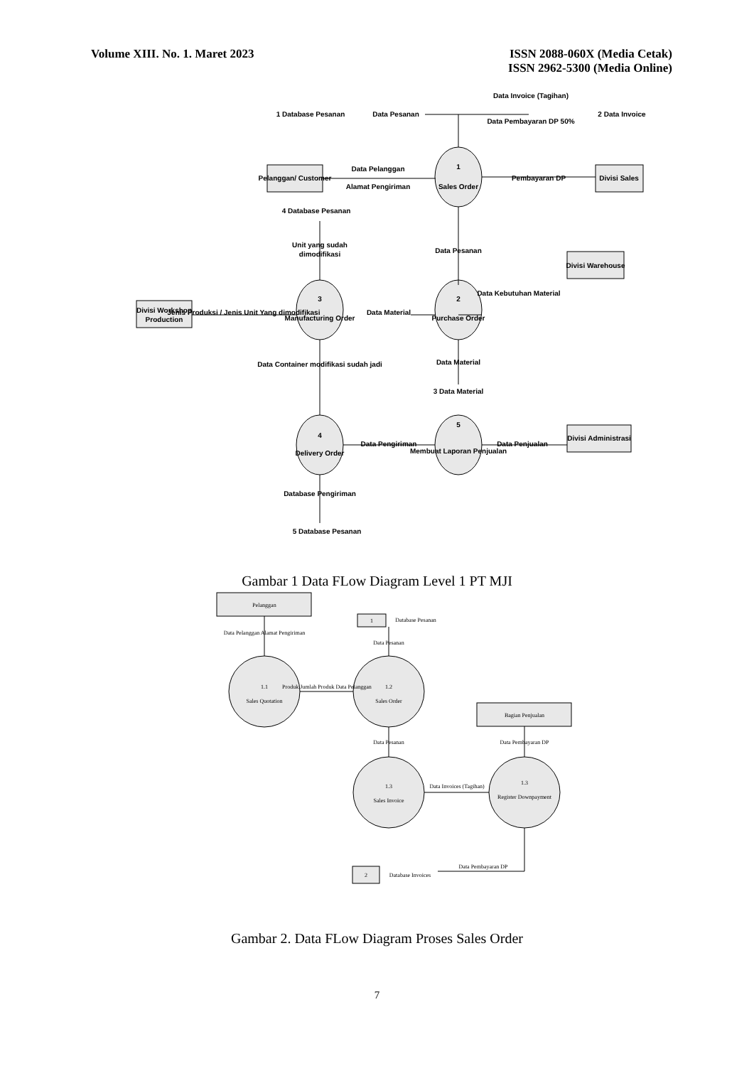Volume XIII. No. 1. Maret 2023 ISSN 2088-060X (Media Cetak)
ISSN 2962-5300 (Media Online)
Data Pesanan
1 Database Pesanan
2 Data Invoice
Data Invoice (Tagihan)
Data Pembayaran DP 50%
Pelanggan/ Customer
Data Pelanggan
Alamat Pengiriman
1
Sales Order
Pembayaran DP
Divisi Sales
4 Database Pesanan
Unit yang sudah
dimodifikasi
Data Pesanan
Divisi Warehouse
Data Kebutuhan Material
Divisi Workshop
Production
Jenis Produksi / Jenis Unit Yang dimodifikasi
3
Manufacturing Order
Data Material
2
Purchase Order
Data Material
3 Data Material
Data Container modifikasi sudah jadi
4
Delivery Order
Data Pengiriman
5
Membuat Laporan Penjualan
Data Penjualan
Divisi Administrasi
Database Pengiriman
5 Database Pesanan
Gambar 1 Data FLow Diagram Level 1 PT MJI
Pelanggan
Data Pelanggan Alamat Pengiriman
1.1
Sales Quotation
Produk Jumlah Produk Data Pelanggan
1.2
Sales Order
Database Pesanan
1
Data Pesanan
Data Pesanan
Bagian Penjualan
Data Pembayaran DP
1.3
Sales Invoice
Data Invoices (Tagihan)
1.3
Register Downpayment
2
Database Invoices
Data Pembayaran DP
Gambar 2. Data FLow Diagram Proses Sales Order
7